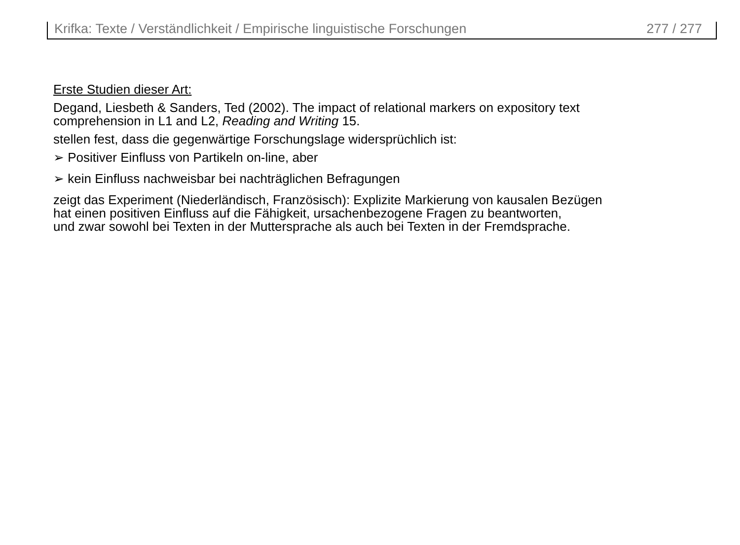Krifka: Texte / Verständlichkeit / Empirische linguistische Forschungen 277 / 277
Erste Studien dieser Art:
Degand, Liesbeth & Sanders, Ted (2002). The impact of relational markers on expository text
comprehension in L1 and L2, Reading and Writing 15.
stellen fest, dass die gegenwärtige Forschungslage widersprüchlich ist:
➢ Positiver Einfluss von Partikeln on-line, aber
➢ kein Einfluss nachweisbar bei nachträglichen Befragungen
zeigt das Experiment (Niederländisch, Französisch): Explizite Markierung von kausalen Bezügen
hat einen positiven Einfluss auf die Fähigkeit, ursachenbezogene Fragen zu beantworten,
und zwar sowohl bei Texten in der Muttersprache als auch bei Texten in der Fremdsprache.